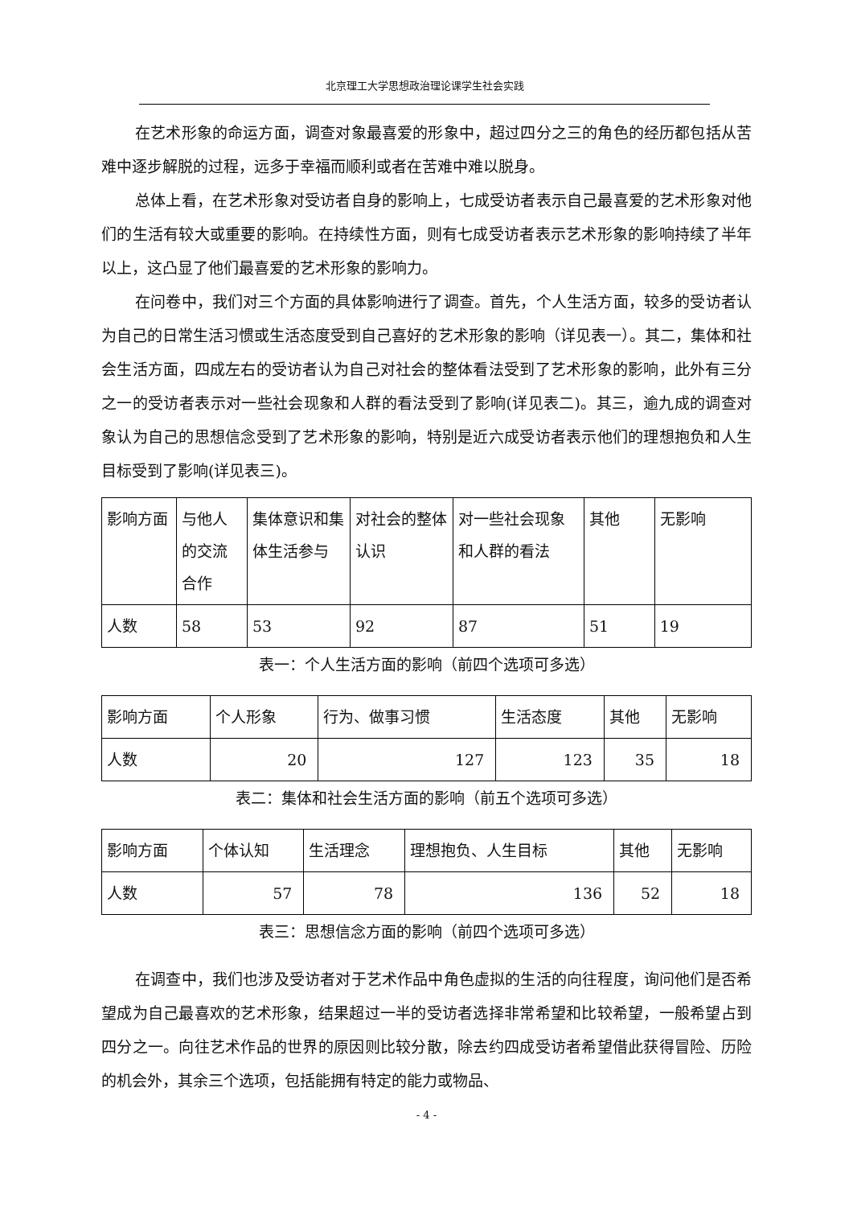北京理工大学思想政治理论课学生社会实践
在艺术形象的命运方面，调查对象最喜爱的形象中，超过四分之三的角色的经历都包括从苦难中逐步解脱的过程，远多于幸福而顺利或者在苦难中难以脱身。
总体上看，在艺术形象对受访者自身的影响上，七成受访者表示自己最喜爱的艺术形象对他们的生活有较大或重要的影响。在持续性方面，则有七成受访者表示艺术形象的影响持续了半年以上，这凸显了他们最喜爱的艺术形象的影响力。
在问卷中，我们对三个方面的具体影响进行了调查。首先，个人生活方面，较多的受访者认为自己的日常生活习惯或生活态度受到自己喜好的艺术形象的影响（详见表一）。其二，集体和社会生活方面，四成左右的受访者认为自己对社会的整体看法受到了艺术形象的影响，此外有三分之一的受访者表示对一些社会现象和人群的看法受到了影响(详见表二)。其三，逾九成的调查对象认为自己的思想信念受到了艺术形象的影响，特别是近六成受访者表示他们的理想抱负和人生目标受到了影响(详见表三)。
| 影响方面 | 与他人的交流合作 | 集体意识和集体生活参与 | 对社会的整体认识 | 对一些社会现象和人群的看法 | 其他 | 无影响 |
| 人数 | 58 | 53 | 92 | 87 | 51 | 19 |
表一：个人生活方面的影响（前四个选项可多选）
| 影响方面 | 个人形象 | 行为、做事习惯 | 生活态度 | 其他 | 无影响 |
| 人数 | 20 | 127 | 123 | 35 | 18 |
表二：集体和社会生活方面的影响（前五个选项可多选）
| 影响方面 | 个体认知 | 生活理念 | 理想抱负、人生目标 | 其他 | 无影响 |
| 人数 | 57 | 78 | 136 | 52 | 18 |
表三：思想信念方面的影响（前四个选项可多选）
在调查中，我们也涉及受访者对于艺术作品中角色虚拟的生活的向往程度，询问他们是否希望成为自己最喜欢的艺术形象，结果超过一半的受访者选择非常希望和比较希望，一般希望占到四分之一。向往艺术作品的世界的原因则比较分散，除去约四成受访者希望借此获得冒险、历险的机会外，其余三个选项，包括能拥有特定的能力或物品、
- 4 -